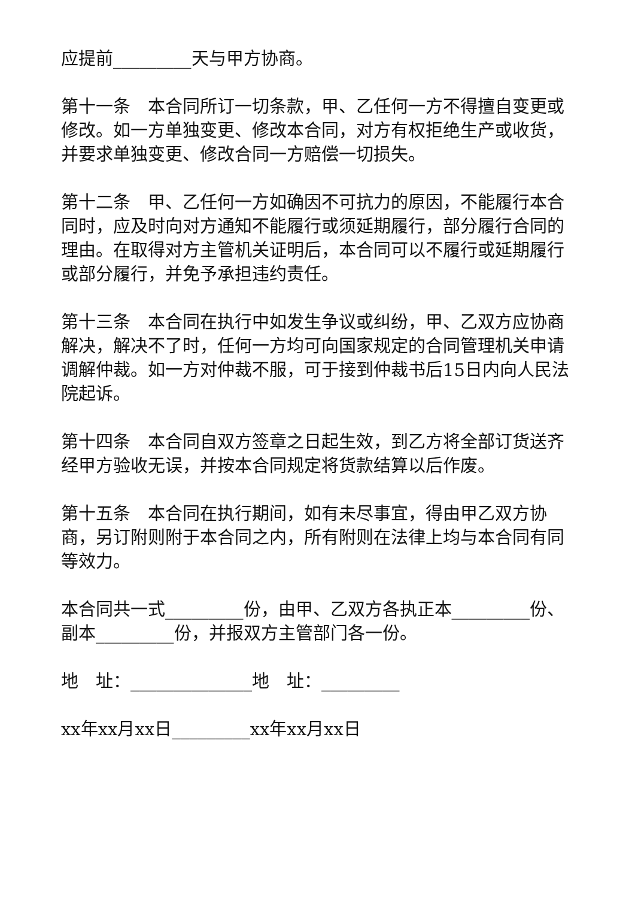应提前_________天与甲方协商。
第十一条　本合同所订一切条款，甲、乙任何一方不得擅自变更或修改。如一方单独变更、修改本合同，对方有权拒绝生产或收货，并要求单独变更、修改合同一方赔偿一切损失。
第十二条　甲、乙任何一方如确因不可抗力的原因，不能履行本合同时，应及时向对方通知不能履行或须延期履行，部分履行合同的理由。在取得对方主管机关证明后，本合同可以不履行或延期履行或部分履行，并免予承担违约责任。
第十三条　本合同在执行中如发生争议或纠纷，甲、乙双方应协商解决，解决不了时，任何一方均可向国家规定的合同管理机关申请调解仲裁。如一方对仲裁不服，可于接到仲裁书后15日内向人民法院起诉。
第十四条　本合同自双方签章之日起生效，到乙方将全部订货送齐经甲方验收无误，并按本合同规定将货款结算以后作废。
第十五条　本合同在执行期间，如有未尽事宜，得由甲乙双方协商，另订附则附于本合同之内，所有附则在法律上均与本合同有同等效力。
本合同共一式_________份，由甲、乙双方各执正本_________份、副本_________份，并报双方主管部门各一份。
地　址：______________地　址：_________
xx年xx月xx日_________xx年xx月xx日